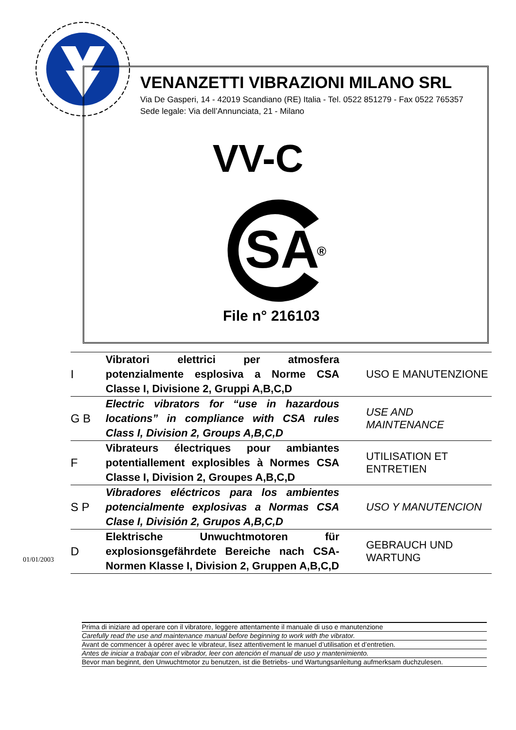VENANZETTI VIBRAZIONI MILANO SRL
Via De Gasperi, 14 - 42019 Scandiano (RE) Italia - Tel. 0522 851279 - Fax 0522 765357
Sede legale: Via dell’Annunciata, 21 - Milano
VV-C
SA
®
File n° 216103
| I | Vibratori elettrici per atmosfera potenzialmente esplosiva a Norme CSA Classe I, Divisione 2, Gruppi A,B,C,D | USO E MANUTENZIONE |
| G B | Electric vibrators for “use in hazardous locations” in compliance with CSA rules Class I, Division 2, Groups A,B,C,D | USE AND MAINTENANCE |
| F | Vibrateurs électriques pour ambiantes potentiallement explosibles à Normes CSA Classe I, Division 2, Groupes A,B,C,D | UTILISATION ET ENTRETIEN |
| S P | Vibradores eléctricos para los ambientes potencialmente explosivas a Normas CSA Clase I, División 2, Grupos A,B,C,D | USO Y MANUTENCION |
| D | Elektrische Unwuchtmotoren für explosionsgefährdete Bereiche nach CSA-Normen Klasse I, Division 2, Gruppen A,B,C,D | GEBRAUCH UND WARTUNG |
01/01/2003
Prima di iniziare ad operare con il vibratore, leggere attentamente il manuale di uso e manutenzione
Carefully read the use and maintenance manual before beginning to work with the vibrator.
Avant de commencer à opérer avec le vibrateur, lisez attentivement le manuel d’utilisation et d’entretien.
Antes de iniciar a trabajar con el vibrador, leer con atención el manual de uso y mantenimiento.
Bevor man beginnt, den Unwuchtmotor zu benutzen, ist die Betriebs- und Wartungsanleitung aufmerksam duchzulesen.